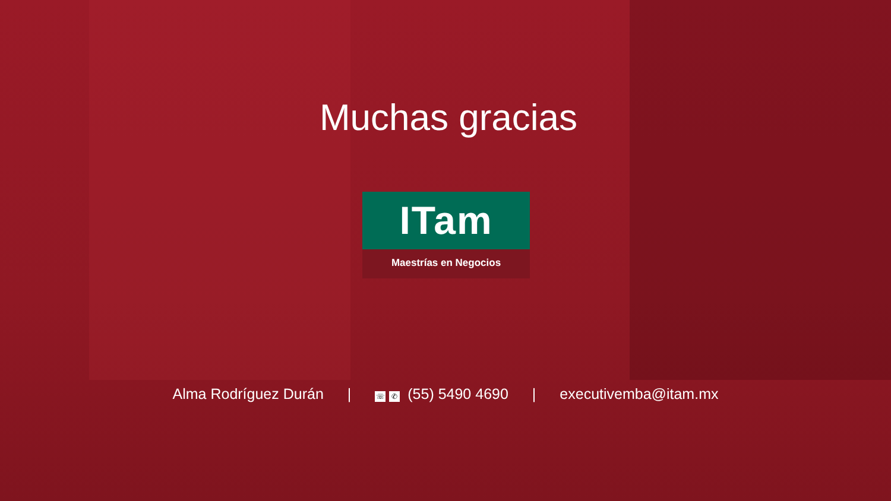Muchas gracias
ITam
Maestrías en Negocios
Alma Rodríguez Durán | ☏ ✆ (55) 5490 4690 | executivemba@itam.mx